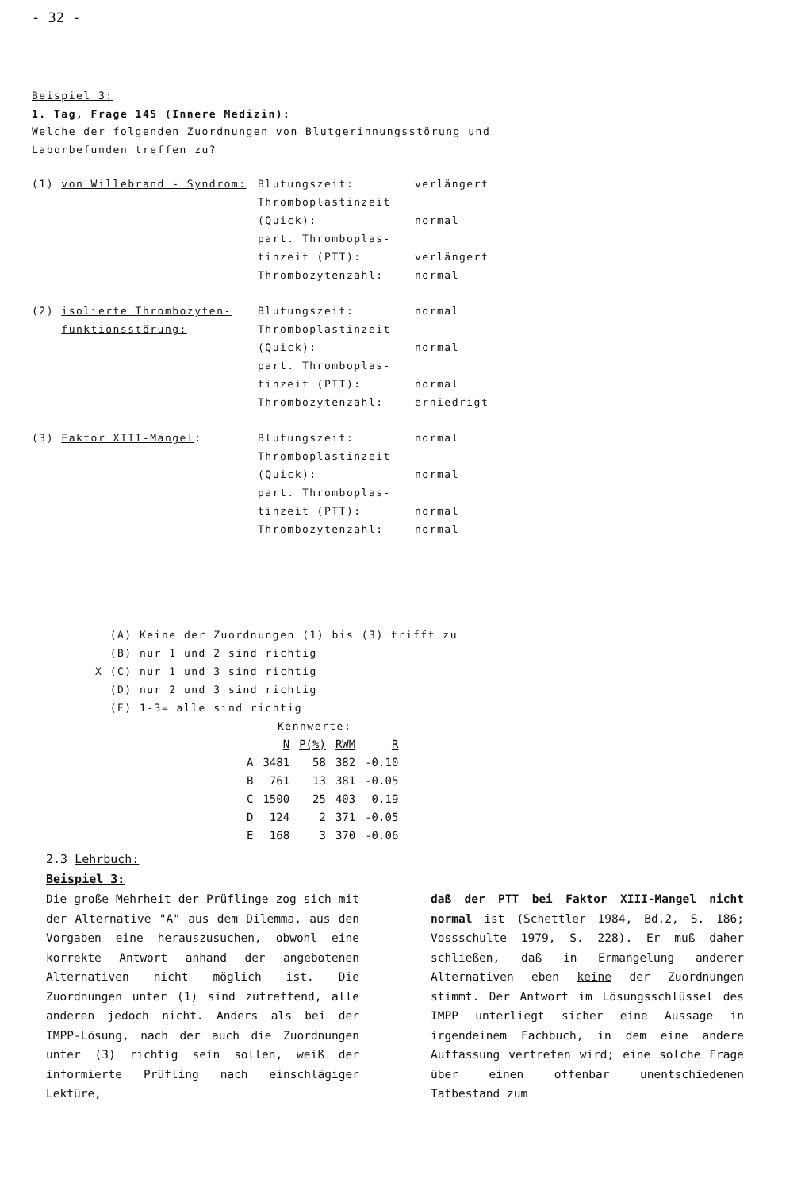- 32 -
Beispiel 3:
1. Tag, Frage 145 (Innere Medizin):
Welche der folgenden Zuordnungen von Blutgerinnungsstörung und
Laborbefunden treffen zu?
| (1) von Willebrand - Syndrom: | Blutungszeit: | verlängert |
| | Thromboplastinzeit | |
| | (Quick): | normal |
| | part. Thromboplas- | |
| | tinzeit (PTT): | verlängert |
| | Thrombozytenzahl: | normal |
| (2) isolierte Thrombozyten- | Blutungszeit: | normal |
| funktionsstörung: | Thromboplastinzeit | |
| | (Quick): | normal |
| | part. Thromboplas- | |
| | tinzeit (PTT): | normal |
| | Thrombozytenzahl: | erniedrigt |
| (3) Faktor XIII-Mangel : | Blutungszeit: | normal |
| | Thromboplastinzeit | |
| | (Quick): | normal |
| | part. Thromboplas- | |
| | tinzeit (PTT): | normal |
| | Thrombozytenzahl: | normal |
(A) Keine der Zuordnungen (1) bis (3) trifft zu
(B) nur 1 und 2 sind richtig
X (C) nur 1 und 3 sind richtig
(D) nur 2 und 3 sind richtig
(E) 1-3= alle sind richtig
Kennwerte:
| | N | P(%) | RWM | R |
| --- | --- | --- | --- | --- |
| A | 3481 | 58 | 382 | -0.10 |
| B | 761 | 13 | 381 | -0.05 |
| C | 1500 | 25 | 403 | 0.19 |
| D | 124 | 2 | 371 | -0.05 |
| E | 168 | 3 | 370 | -0.06 |
2.3 Lehrbuch:
Beispiel 3:
Die große Mehrheit der Prüflinge zog sich mit der Alternative "A" aus dem Dilemma, aus den Vorgaben eine herauszusuchen, obwohl eine korrekte Antwort anhand der angebotenen Alternativen nicht möglich ist. Die Zuordnungen unter (1) sind zutreffend, alle anderen jedoch nicht. Anders als bei der IMPP-Lösung, nach der auch die Zuordnungen unter (3) richtig sein sollen, weiß der informierte Prüfling nach einschlägiger Lektüre,
daß der PTT bei Faktor XIII-Mangel nicht normal ist (Schettler 1984, Bd.2, S. 186; Vossschulte 1979, S. 228). Er muß daher schließen, daß in Ermangelung anderer Alternativen eben keine der Zuordnungen stimmt. Der Antwort im Lösungsschlüssel des IMPP unterliegt sicher eine Aussage in irgendeinem Fachbuch, in dem eine andere Auffassung vertreten wird; eine solche Frage über einen offenbar unentschiedenen Tatbestand zum